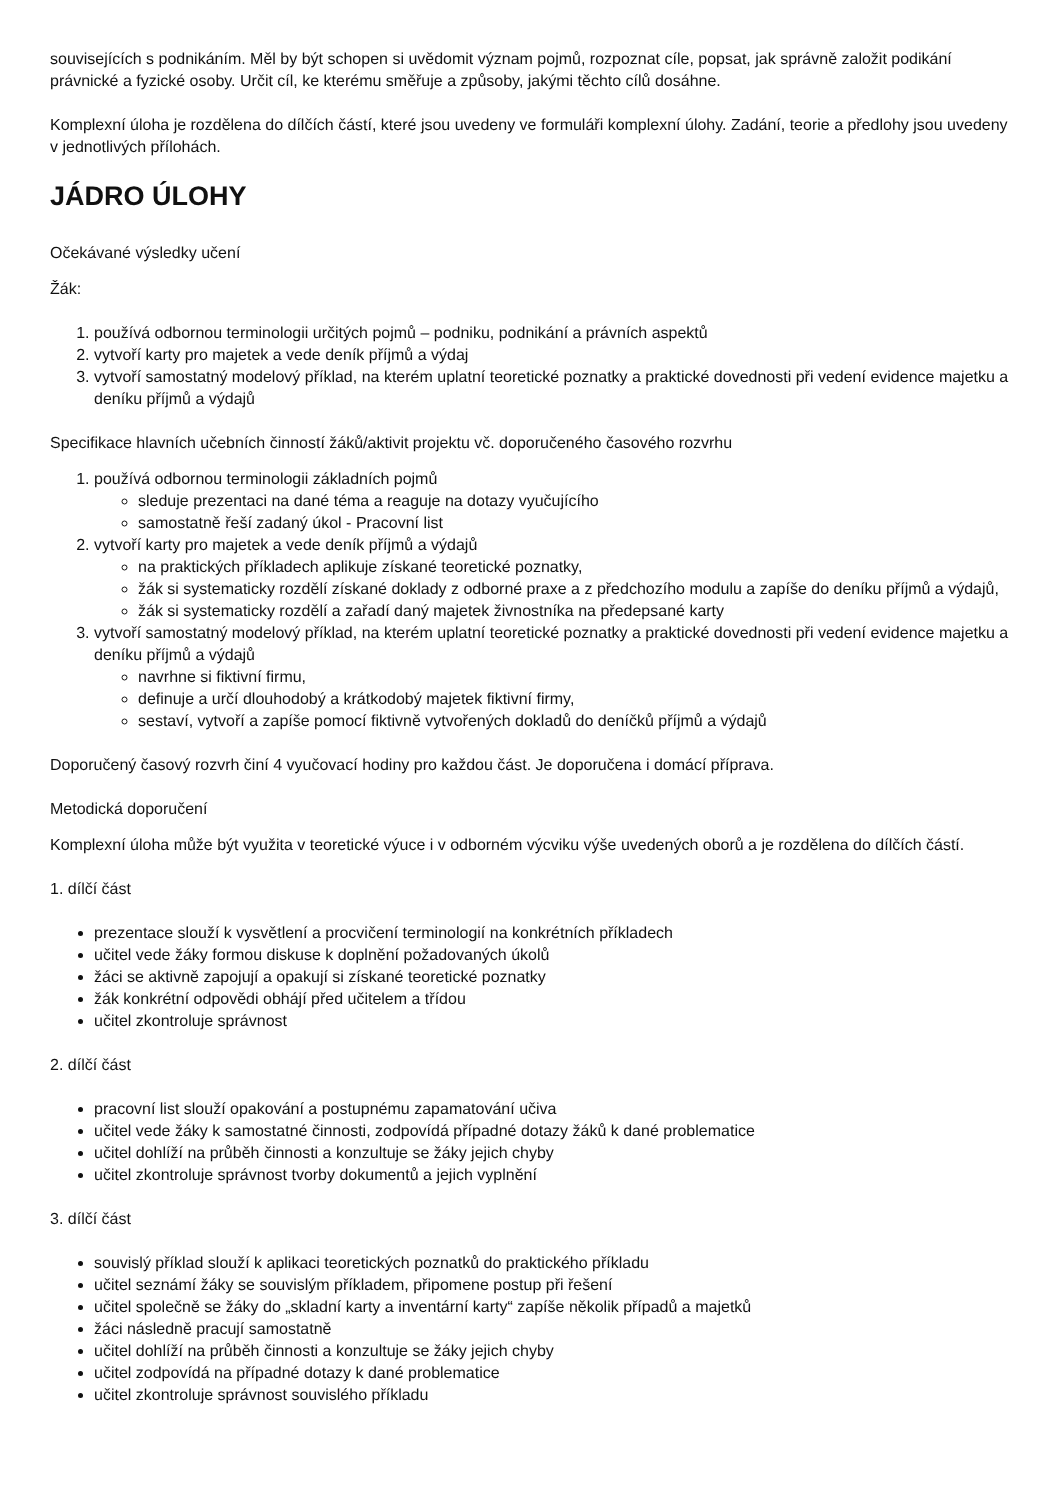souvisejících s podnikáním. Měl by být schopen si uvědomit význam pojmů, rozpoznat cíle, popsat, jak správně založit podikání právnické a fyzické osoby. Určit cíl, ke kterému směřuje a způsoby, jakými těchto cílů dosáhne.
Komplexní úloha je rozdělena do dílčích částí, které jsou uvedeny ve formuláři komplexní úlohy. Zadání, teorie a předlohy jsou uvedeny v jednotlivých přílohách.
JÁDRO ÚLOHY
Očekávané výsledky učení
Žák:
1. používá odbornou terminologii určitých pojmů – podniku, podnikání a právních aspektů
2. vytvoří karty pro majetek a vede deník příjmů a výdaj
3. vytvoří samostatný modelový příklad, na kterém uplatní teoretické poznatky a praktické dovednosti při vedení evidence majetku a deníku příjmů a výdajů
Specifikace hlavních učebních činností žáků/aktivit projektu vč. doporučeného časového rozvrhu
1. používá odbornou terminologii základních pojmů
sleduje prezentaci na dané téma a reaguje na dotazy vyučujícího
samostatně řeší zadaný úkol - Pracovní list
2. vytvoří karty pro majetek a vede deník příjmů a výdajů
na praktických příkladech aplikuje získané teoretické poznatky,
žák si systematicky rozdělí získané doklady z odborné praxe a z předchozího modulu a zapíše do deníku příjmů a výdajů,
žák si systematicky rozdělí a zařadí daný majetek živnostníka na předepsané karty
3. vytvoří samostatný modelový příklad, na kterém uplatní teoretické poznatky a praktické dovednosti při vedení evidence majetku a deníku příjmů a výdajů
navrhne si fiktivní firmu,
definuje a určí dlouhodobý a krátkodobý majetek fiktivní firmy,
sestaví, vytvoří a zapíše pomocí fiktivně vytvořených dokladů do deníčků příjmů a výdajů
Doporučený časový rozvrh činí 4 vyučovací hodiny pro každou část. Je doporučena i domácí příprava.
Metodická doporučení
Komplexní úloha může být využita v teoretické výuce i v odborném výcviku výše uvedených oborů a je rozdělena do dílčích částí.
1. dílčí část
prezentace slouží k vysvětlení a procvičení terminologií na konkrétních příkladech
učitel vede žáky formou diskuse k doplnění požadovaných úkolů
žáci se aktivně zapojují a opakují si získané teoretické poznatky
žák konkrétní odpovědi obhájí před učitelem a třídou
učitel zkontroluje správnost
2. dílčí část
pracovní list slouží opakování a postupnému zapamatování učiva
učitel vede žáky k samostatné činnosti, zodpovídá případné dotazy žáků k dané problematice
učitel dohlíží na průběh činnosti a konzultuje se žáky jejich chyby
učitel zkontroluje správnost tvorby dokumentů a jejich vyplnění
3. dílčí část
souvislý příklad slouží k aplikaci teoretických poznatků do praktického příkladu
učitel seznámí žáky se souvislým příkladem, připomene postup při řešení
učitel společně se žáky do „skladní karty a inventární karty“ zapíše několik případů a majetků
žáci následně pracují samostatně
učitel dohlíží na průběh činnosti a konzultuje se žáky jejich chyby
učitel zodpovídá na případné dotazy k dané problematice
učitel zkontroluje správnost souvislého příkladu